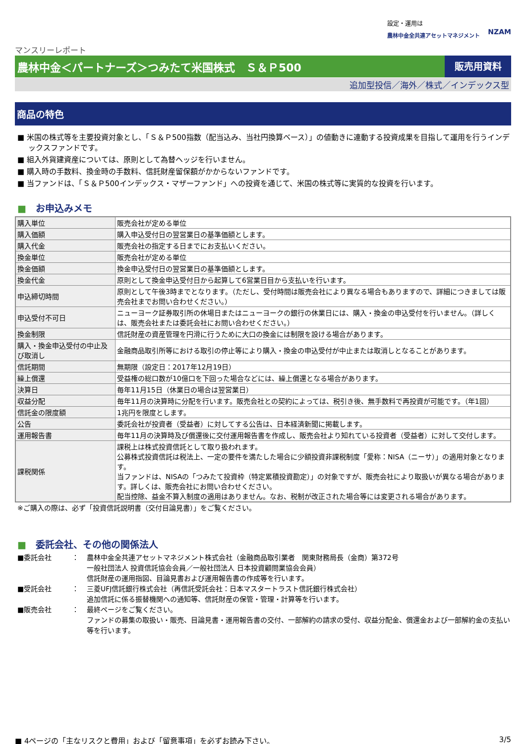設定・運用は
農林中金全共連アセットマネジメント
NZAM
マンスリーレポート
農林中金＜パートナーズ＞つみたて米国株式　Ｓ＆Ｐ500
販売用資料
追加型投信／海外／株式／インデックス型
商品の特色
■ 米国の株式等を主要投資対象とし、「Ｓ＆Ｐ500指数（配当込み、当社円換算ベース）」の値動きに連動する投資成果を目指して運用を行うインデックスファンドです。
■ 組入外貨建資産については、原則として為替ヘッジを行いません。
■ 購入時の手数料、換金時の手数料、信託財産留保額がかからないファンドです。
■ 当ファンドは、「Ｓ＆Ｐ500インデックス・マザーファンド」への投資を通じて、米国の株式等に実質的な投資を行います。
■　お申込みメモ
| 購入単位 | 販売会社が定める単位 |
| 購入価額 | 購入申込受付日の翌営業日の基準価額とします。 |
| 購入代金 | 販売会社の指定する日までにお支払いください。 |
| 換金単位 | 販売会社が定める単位 |
| 換金価額 | 換金申込受付日の翌営業日の基準価額とします。 |
| 換金代金 | 原則として換金申込受付日から起算して6営業日目から支払いを行います。 |
| 申込締切時間 | 原則として午後3時までとなります。（ただし、受付時間は販売会社により異なる場合もありますので、詳細につきましては販売会社までお問い合わせください。） |
| 申込受付不可日 | ニューヨーク証券取引所の休場日またはニューヨークの銀行の休業日には、購入・換金の申込受付を行いません。（詳しくは、販売会社または委託会社にお問い合わせください。） |
| 換金制限 | 信託財産の資産管理を円滑に行うために大口の換金には制限を設ける場合があります。 |
| 購入・換金申込受付の中止及び取消し | 金融商品取引所等における取引の停止等により購入・換金の申込受付が中止または取消しとなることがあります。 |
| 信託期間 | 無期限（設定日：2017年12月19日） |
| 繰上償還 | 受益権の総口数が10億口を下回った場合などには、繰上償還となる場合があります。 |
| 決算日 | 毎年11月15日（休業日の場合は翌営業日） |
| 収益分配 | 毎年11月の決算時に分配を行います。販売会社との契約によっては、税引き後、無手数料で再投資が可能です。（年1回） |
| 信託金の限度額 | 1兆円を限度とします。 |
| 公告 | 委託会社が投資者（受益者）に対してする公告は、日本経済新聞に掲載します。 |
| 運用報告書 | 毎年11月の決算時及び償還後に交付運用報告書を作成し、販売会社より知れている投資者（受益者）に対して交付します。 |
| 課税関係 | 課税上は株式投資信託として取り扱われます。 公募株式投資信託は税法上、一定の要件を満たした場合に少額投資非課税制度「愛称：NISA（ニーサ）」の適用対象となります。 当ファンドは、NISAの「つみたて投資枠（特定累積投資勘定）」の対象ですが、販売会社により取扱いが異なる場合があります。詳しくは、販売会社にお問い合わせください。 配当控除、益金不算入制度の適用はありません。なお、税制が改正された場合等には変更される場合があります。 |
※ご購入の際は、必ず「投資信託説明書（交付目論見書）」をご覧ください。
■　委託会社、その他の関係法人
■委託会社
：
農林中金全共連アセットマネジメント株式会社（金融商品取引業者　関東財務局長（金商）第372号
一般社団法人 投資信託協会会員／一般社団法人 日本投資顧問業協会会員）
信託財産の運用指図、目論見書および運用報告書の作成等を行います。
■受託会社
：
三菱UFJ信託銀行株式会社（再信託受託会社：日本マスタートラスト信託銀行株式会社）
追加信託に係る振替機関への通知等、信託財産の保管・管理・計算等を行います。
■販売会社
：
最終ページをご覧ください。
ファンドの募集の取扱い・販売、目論見書・運用報告書の交付、一部解約の請求の受付、収益分配金、償還金および一部解約金の支払い等を行います。
■ 4ページの「主なリスクと費用」および「留意事項」を必ずお読み下さい。
3/5